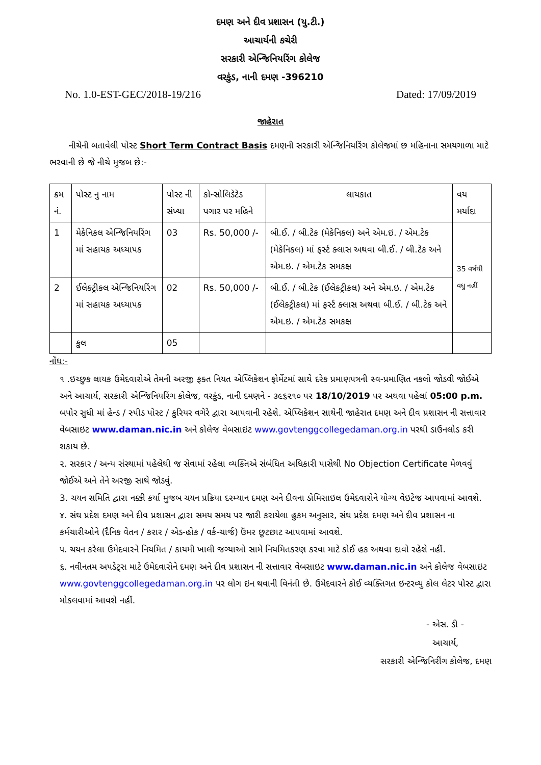દમણ અને દીવ પ્રશાસન (યુ.ટી.)
આચાર્યની કચેરી
સરકારી એન્જિનિયરિંગ કોલેજ
વરકુંડ, નાની દમણ -396210
No. 1.0-EST-GEC/2018-19/216 Dated: 17/09/2019
જાહેરાત
નીચેની બતાવેલી પોસ્ટ Short Term Contract Basis દમણની સરકારી એન્જિનિયરિંગ કોલેજમાં છ મહિનાના સમયગાળા માટે ભરવાની છે જે નીચે મુજબ છે:-
| ક્રમ નં. | પોસ્ટ નુ નામ | પોસ્ટ ની સંખ્યા | કોન્સોલિડેટેડ પગાર પર મહિને | લાયકાત | વય મર્યાદા |
| --- | --- | --- | --- | --- | --- |
| 1 | મેકેનિકલ એન્જિનિયરિંગ માં સહાયક અધ્યાપક | 03 | Rs. 50,000 /- | બી.ઈ. / બી.ટેક (મેકેનિકલ) અને એમ.ઇ. / એમ.ટેક (મેકેનિકલ) માં ફર્સ્ટ ક્લાસ અથવા બી.ઈ. / બી.ટેક અને એમ.ઇ. / એમ.ટેક સમકક્ષ | 35 વર્ષથી વધુ નહીં |
| 2 | ઈલેક્ટ્રીકલ એન્જિનિયરિંગ માં સહાયક અધ્યાપક | 02 | Rs. 50,000 /- | બી.ઈ. / બી.ટેક (ઈલેક્ટ્રીકલ) અને એમ.ઇ. / એમ.ટેક (ઈલેક્ટ્રીકલ) માં ફર્સ્ટ ક્લાસ અથવા બી.ઈ. / બી.ટેક અને એમ.ઇ. / એમ.ટેક સમકક્ષ | |
| | કુલ | 05 | | | |
નોંધ:-
૧ .ઇચ્છુક લાયક ઉમેદવારોએ તેમની અરજી ફક્ત નિયત એપ્લિકેશન ફોર્મેટમાં સાથે દરેક પ્રમાણપત્રની સ્વ-પ્રમાણિત નકલો જોડવી જોઈએ અને આચાર્ય, સરકારી એન્જિનિયરિંગ કોલેજ, વરકુંડ, નાની દમણને - ૩૯૬૨૧૦ પર 18/10/2019 પર અથવા પહેલાં 05:00 p.m. બપોર સુધી માં હેન્ડ / સ્પીડ પોસ્ટ / કુરિયર વગેરે દ્વારા આપવાની રહેશે. એપ્લિકેશન સાથેની જાહેરાત દમણ અને દીવ પ્રશાસન ની સત્તાવાર વેબસાઇટ www.daman.nic.in અને કોલેજ વેબસાઇટ www.govtenggcollegedaman.org.in પરથી ડાઉનલોડ કરી શકાય છે.
૨. સરકાર / અન્ય સંસ્થામાં પહેલેથી જ સેવામાં રહેલા વ્યક્તિએ સંબંધિત અધિકારી પાસેથી No Objection Certificate મેળવવું જોઈએ અને તેને અરજી સાથે જોડવું.
3. ચયન સમિતિ દ્વારા નક્કી કર્યા મુજબ ચયન પ્રક્રિયા દરમ્યાન દમણ અને દીવના ડોમિસાઇલ ઉમેદવારોને યોગ્ય વેઇટેજ આપવામાં આવશે.
૪. સંઘ પ્રદેશ દમણ અને દીવ પ્રશાસન દ્વારા સમય સમય પર જારી કરાયેલા હુકમ અનુસાર, સંઘ પ્રદેશ દમણ અને દીવ પ્રશાસન ના કર્મચારીઓને (દૈનિક વેતન / કરાર / એડ-હોક / વર્ક-ચાર્જ) ઉંમર છૂટછાટ આપવામાં આવશે.
૫. ચયન કરેલા ઉમેદવારને નિયમિત / કાયમી ખાલી જગ્યાઓ સામે નિયમિતકરણ કરવા માટે કોઈ હક અથવા દાવો રહેશે નહીં.
૬. નવીનતમ અપડેટ્સ માટે ઉમેદવારોને દમણ અને દીવ પ્રશાસન ની સત્તાવાર વેબસાઇટ www.daman.nic.in અને કોલેજ વેબસાઇટ www.govtenggcollegedaman.org.in પર લોગ ઇન થવાની વિનંતી છે. ઉમેદવારને કોઈ વ્યક્તિગત ઇન્ટરવ્યુ કોલ લેટર પોસ્ટ દ્વારા મોકલવામાં આવશે નહીં.
- એસ. ડી -
આચાર્ય,
સરકારી એન્જિનિરીંગ કોલેજ, દમણ